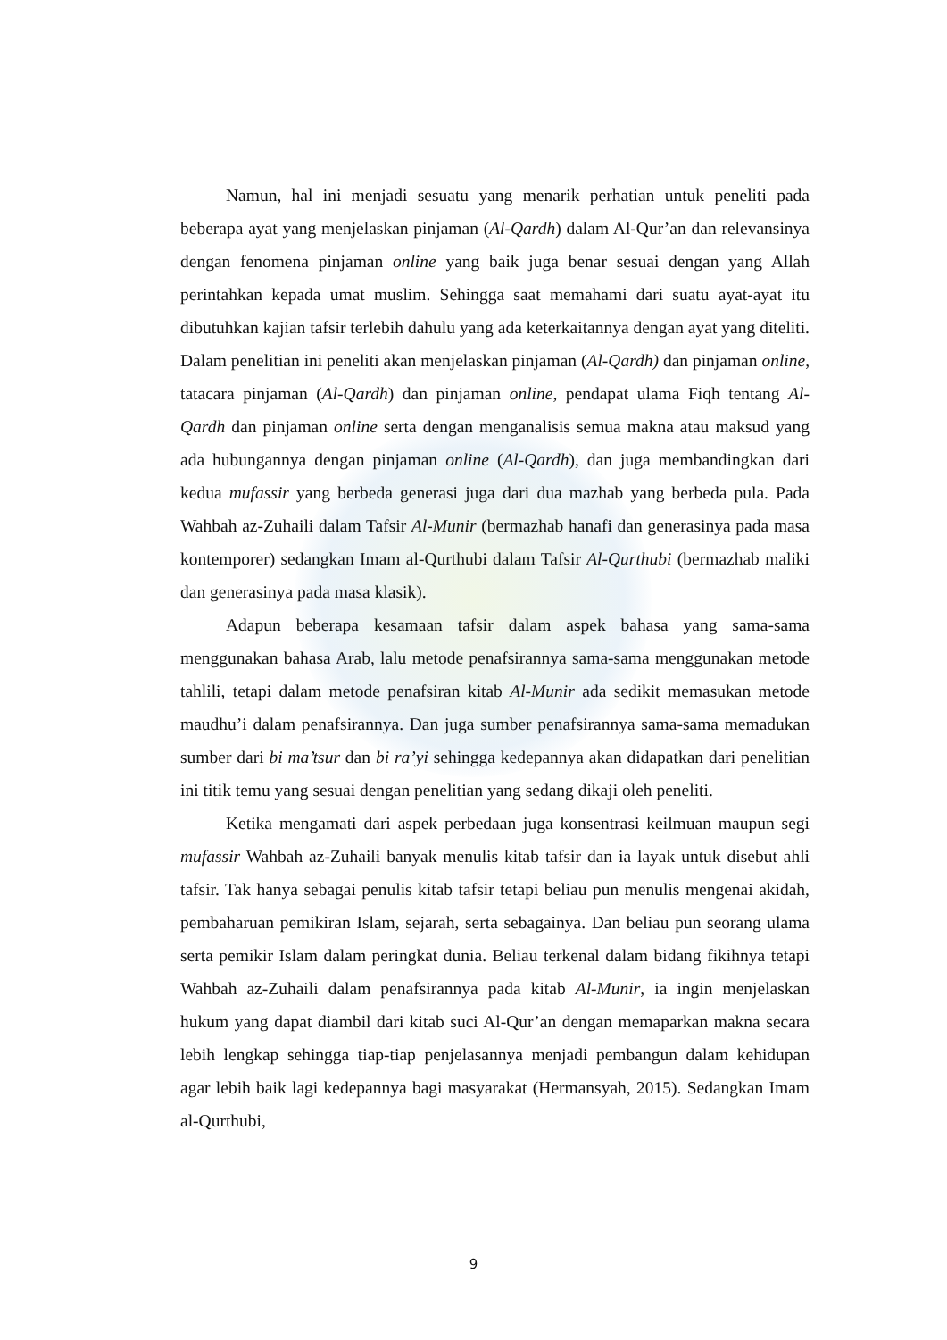Namun, hal ini menjadi sesuatu yang menarik perhatian untuk peneliti pada beberapa ayat yang menjelaskan pinjaman (Al-Qardh) dalam Al-Qur’an dan relevansinya dengan fenomena pinjaman online yang baik juga benar sesuai dengan yang Allah perintahkan kepada umat muslim. Sehingga saat memahami dari suatu ayat-ayat itu dibutuhkan kajian tafsir terlebih dahulu yang ada keterkaitannya dengan ayat yang diteliti. Dalam penelitian ini peneliti akan menjelaskan pinjaman (Al-Qardh) dan pinjaman online, tatacara pinjaman (Al-Qardh) dan pinjaman online, pendapat ulama Fiqh tentang Al-Qardh dan pinjaman online serta dengan menganalisis semua makna atau maksud yang ada hubungannya dengan pinjaman online (Al-Qardh), dan juga membandingkan dari kedua mufassir yang berbeda generasi juga dari dua mazhab yang berbeda pula. Pada Wahbah az-Zuhaili dalam Tafsir Al-Munir (bermazhab hanafi dan generasinya pada masa kontemporer) sedangkan Imam al-Qurthubi dalam Tafsir Al-Qurthubi (bermazhab maliki dan generasinya pada masa klasik).
Adapun beberapa kesamaan tafsir dalam aspek bahasa yang sama-sama menggunakan bahasa Arab, lalu metode penafsirannya sama-sama menggunakan metode tahlili, tetapi dalam metode penafsiran kitab Al-Munir ada sedikit memasukan metode maudhu’i dalam penafsirannya. Dan juga sumber penafsirannya sama-sama memadukan sumber dari bi ma’tsur dan bi ra’yi sehingga kedepannya akan didapatkan dari penelitian ini titik temu yang sesuai dengan penelitian yang sedang dikaji oleh peneliti.
Ketika mengamati dari aspek perbedaan juga konsentrasi keilmuan maupun segi mufassir Wahbah az-Zuhaili banyak menulis kitab tafsir dan ia layak untuk disebut ahli tafsir. Tak hanya sebagai penulis kitab tafsir tetapi beliau pun menulis mengenai akidah, pembaharuan pemikiran Islam, sejarah, serta sebagainya. Dan beliau pun seorang ulama serta pemikir Islam dalam peringkat dunia. Beliau terkenal dalam bidang fikihnya tetapi Wahbah az-Zuhaili dalam penafsirannya pada kitab Al-Munir, ia ingin menjelaskan hukum yang dapat diambil dari kitab suci Al-Qur’an dengan memaparkan makna secara lebih lengkap sehingga tiap-tiap penjelasannya menjadi pembangun dalam kehidupan agar lebih baik lagi kedepannya bagi masyarakat (Hermansyah, 2015). Sedangkan Imam al-Qurthubi,
9